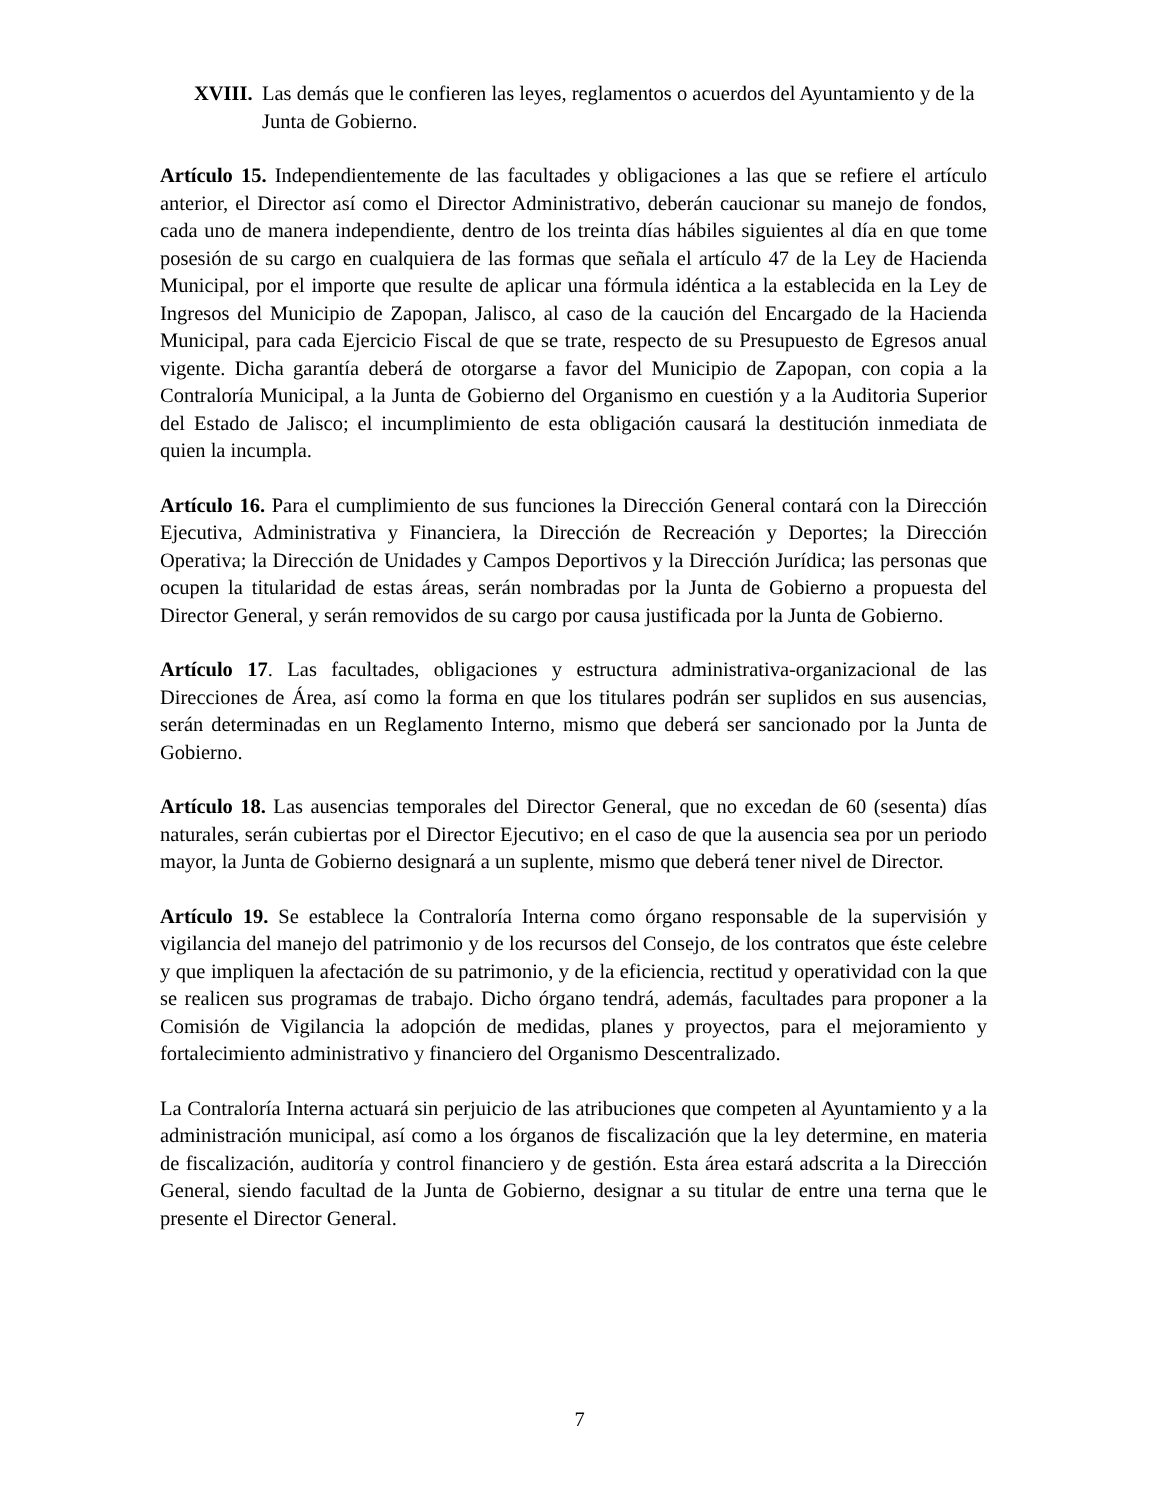XVIII. Las demás que le confieren las leyes, reglamentos o acuerdos del Ayuntamiento y de la Junta de Gobierno.
Artículo 15. Independientemente de las facultades y obligaciones a las que se refiere el artículo anterior, el Director así como el Director Administrativo, deberán caucionar su manejo de fondos, cada uno de manera independiente, dentro de los treinta días hábiles siguientes al día en que tome posesión de su cargo en cualquiera de las formas que señala el artículo 47 de la Ley de Hacienda Municipal, por el importe que resulte de aplicar una fórmula idéntica a la establecida en la Ley de Ingresos del Municipio de Zapopan, Jalisco, al caso de la caución del Encargado de la Hacienda Municipal, para cada Ejercicio Fiscal de que se trate, respecto de su Presupuesto de Egresos anual vigente. Dicha garantía deberá de otorgarse a favor del Municipio de Zapopan, con copia a la Contraloría Municipal, a la Junta de Gobierno del Organismo en cuestión y a la Auditoria Superior del Estado de Jalisco; el incumplimiento de esta obligación causará la destitución inmediata de quien la incumpla.
Artículo 16. Para el cumplimiento de sus funciones la Dirección General contará con la Dirección Ejecutiva, Administrativa y Financiera, la Dirección de Recreación y Deportes; la Dirección Operativa; la Dirección de Unidades y Campos Deportivos y la Dirección Jurídica; las personas que ocupen la titularidad de estas áreas, serán nombradas por la Junta de Gobierno a propuesta del Director General, y serán removidos de su cargo por causa justificada por la Junta de Gobierno.
Artículo 17. Las facultades, obligaciones y estructura administrativa-organizacional de las Direcciones de Área, así como la forma en que los titulares podrán ser suplidos en sus ausencias, serán determinadas en un Reglamento Interno, mismo que deberá ser sancionado por la Junta de Gobierno.
Artículo 18. Las ausencias temporales del Director General, que no excedan de 60 (sesenta) días naturales, serán cubiertas por el Director Ejecutivo; en el caso de que la ausencia sea por un periodo mayor, la Junta de Gobierno designará a un suplente, mismo que deberá tener nivel de Director.
Artículo 19. Se establece la Contraloría Interna como órgano responsable de la supervisión y vigilancia del manejo del patrimonio y de los recursos del Consejo, de los contratos que éste celebre y que impliquen la afectación de su patrimonio, y de la eficiencia, rectitud y operatividad con la que se realicen sus programas de trabajo. Dicho órgano tendrá, además, facultades para proponer a la Comisión de Vigilancia la adopción de medidas, planes y proyectos, para el mejoramiento y fortalecimiento administrativo y financiero del Organismo Descentralizado.
La Contraloría Interna actuará sin perjuicio de las atribuciones que competen al Ayuntamiento y a la administración municipal, así como a los órganos de fiscalización que la ley determine, en materia de fiscalización, auditoría y control financiero y de gestión. Esta área estará adscrita a la Dirección General, siendo facultad de la Junta de Gobierno, designar a su titular de entre una terna que le presente el Director General.
7